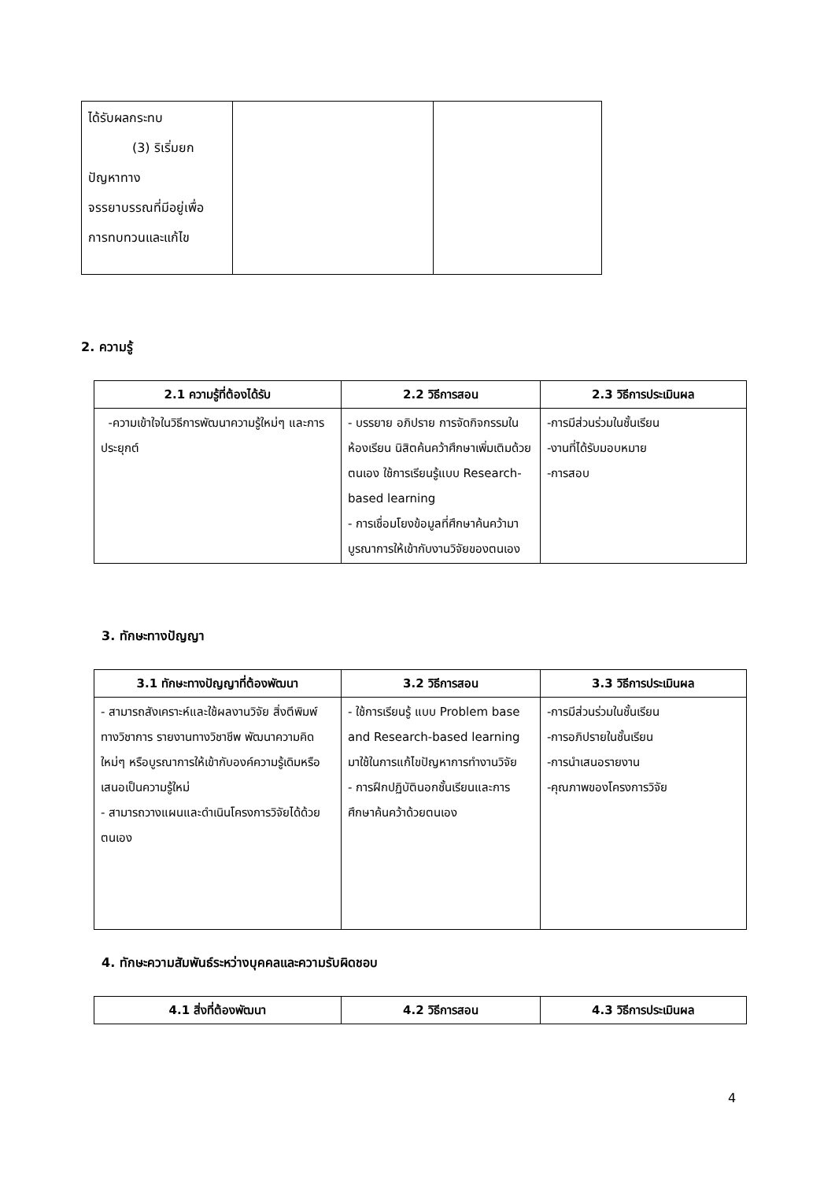| ได้รับผลกระทบ (3) ริเริ่มยก ปัญหาทาง จรรยาบรรณที่มีอยู่เพื่อ การทบทวนและแก้ไข | | |
2. ความรู้
| 2.1 ความรู้ที่ต้องได้รับ | 2.2 วิธีการสอน | 2.3 วิธีการประเมินผล |
| --- | --- | --- |
| -ความเข้าใจในวิธีการพัฒนาความรู้ใหม่ๆ และการประยุกต์ | - บรรยาย อภิปราย การจัดกิจกรรมในห้องเรียน นิสิตค้นคว้าศึกษาเพิ่มเติมด้วยตนเอง ใช้การเรียนรู้แบบ Research-based learning - การเชื่อมโยงข้อมูลที่ศึกษาค้นคว้ามาบูรณาการให้เข้ากับงานวิจัยของตนเอง | -การมีส่วนร่วมในชั้นเรียน -งานที่ได้รับมอบหมาย -การสอบ |
3. ทักษะทางปัญญา
| 3.1 ทักษะทางปัญญาที่ต้องพัฒนา | 3.2 วิธีการสอน | 3.3 วิธีการประเมินผล |
| --- | --- | --- |
| - สามารถสังเคราะห์และใช้ผลงานวิจัย สิ่งตีพิมพ์ทางวิชาการ รายงานทางวิชาชีพ พัฒนาความคิดใหม่ๆ หรือบูรณาการให้เข้ากับองค์ความรู้เดิมหรือเสนอเป็นความรู้ใหม่ - สามารถวางแผนและดำเนินโครงการวิจัยได้ด้วยตนเอง | - ใช้การเรียนรู้ แบบ Problem base and Research-based learning มาใช้ในการแก้ไขปัญหาการทำงานวิจัย - การฝึกปฏิบัตินอกชั้นเรียนและการศึกษาค้นคว้าด้วยตนเอง | -การมีส่วนร่วมในชั้นเรียน -การอภิปรายในชั้นเรียน -การนำเสนอรายงาน -คุณภาพของโครงการวิจัย |
4. ทักษะความสัมพันธ์ระหว่างบุคคลและความรับผิดชอบ
| 4.1 สิ่งที่ต้องพัฒนา | 4.2 วิธีการสอน | 4.3 วิธีการประเมินผล |
| --- | --- | --- |
4